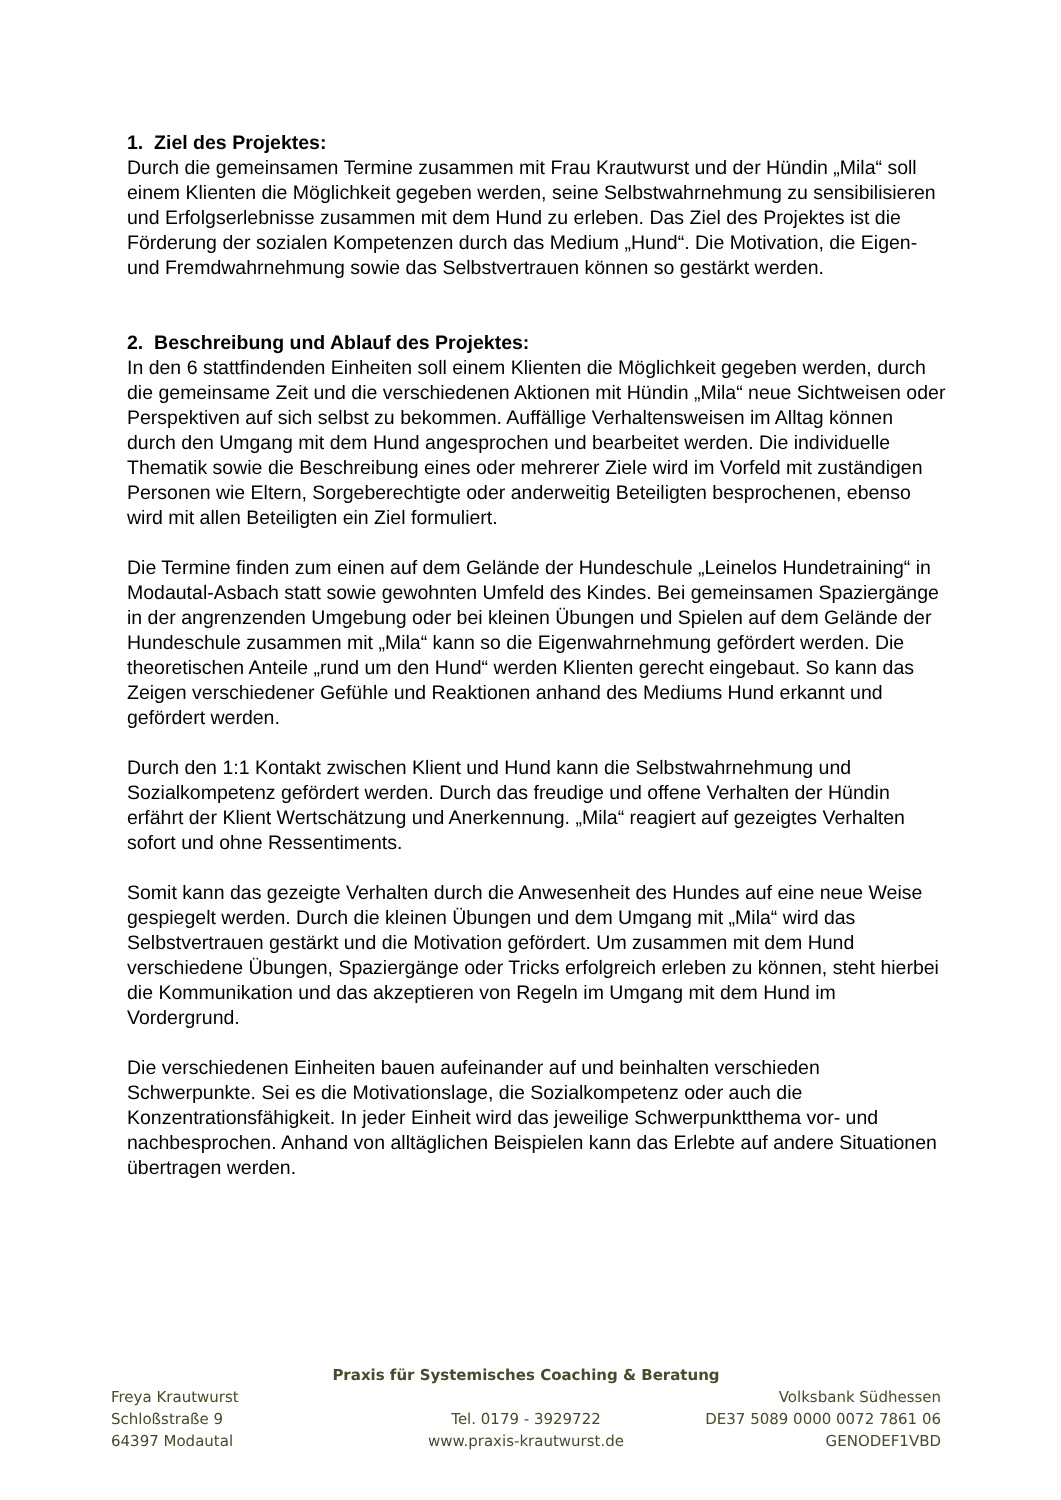1. Ziel des Projektes:
Durch die gemeinsamen Termine zusammen mit Frau Krautwurst und der Hündin „Mila“ soll einem Klienten die Möglichkeit gegeben werden, seine Selbstwahrnehmung zu sensibilisieren und Erfolgserlebnisse zusammen mit dem Hund zu erleben. Das Ziel des Projektes ist die Förderung der sozialen Kompetenzen durch das Medium „Hund“. Die Motivation, die Eigen- und Fremdwahrnehmung sowie das Selbstvertrauen können so gestärkt werden.
2. Beschreibung und Ablauf des Projektes:
In den 6 stattfindenden Einheiten soll einem Klienten die Möglichkeit gegeben werden, durch die gemeinsame Zeit und die verschiedenen Aktionen mit Hündin „Mila“ neue Sichtweisen oder Perspektiven auf sich selbst zu bekommen. Auffällige Verhaltensweisen im Alltag können durch den Umgang mit dem Hund angesprochen und bearbeitet werden. Die individuelle Thematik sowie die Beschreibung eines oder mehrerer Ziele wird im Vorfeld mit zuständigen Personen wie Eltern, Sorgeberechtigte oder anderweitig Beteiligten besprochenen, ebenso wird mit allen Beteiligten ein Ziel formuliert.
Die Termine finden zum einen auf dem Gelände der Hundeschule „Leinelos Hundetraining“ in Modautal-Asbach statt sowie gewohnten Umfeld des Kindes. Bei gemeinsamen Spaziergänge in der angrenzenden Umgebung oder bei kleinen Übungen und Spielen auf dem Gelände der Hundeschule zusammen mit „Mila“ kann so die Eigenwahrnehmung gefördert werden. Die theoretischen Anteile „rund um den Hund“ werden Klienten gerecht eingebaut. So kann das Zeigen verschiedener Gefühle und Reaktionen anhand des Mediums Hund erkannt und gefördert werden.
Durch den 1:1 Kontakt zwischen Klient und Hund kann die Selbstwahrnehmung und Sozialkompetenz gefördert werden. Durch das freudige und offene Verhalten der Hündin erfährt der Klient Wertschätzung und Anerkennung. „Mila“ reagiert auf gezeigtes Verhalten sofort und ohne Ressentiments.
Somit kann das gezeigte Verhalten durch die Anwesenheit des Hundes auf eine neue Weise gespiegelt werden. Durch die kleinen Übungen und dem Umgang mit „Mila“ wird das Selbstvertrauen gestärkt und die Motivation gefördert. Um zusammen mit dem Hund verschiedene Übungen, Spaziergänge oder Tricks erfolgreich erleben zu können, steht hierbei die Kommunikation und das akzeptieren von Regeln im Umgang mit dem Hund im Vordergrund.
Die verschiedenen Einheiten bauen aufeinander auf und beinhalten verschieden Schwerpunkte. Sei es die Motivationslage, die Sozialkompetenz oder auch die Konzentrationsfähigkeit. In jeder Einheit wird das jeweilige Schwerpunktthema vor- und nachbesprochen. Anhand von alltäglichen Beispielen kann das Erlebte auf andere Situationen übertragen werden.
Praxis für Systemisches Coaching & Beratung
Freya Krautwurst Volksbank Südhessen
Schloßstraße 9 Tel. 0179 - 3929722 DE37 5089 0000 0072 7861 06
64397 Modautal www.praxis-krautwurst.de GENODEF1VBD